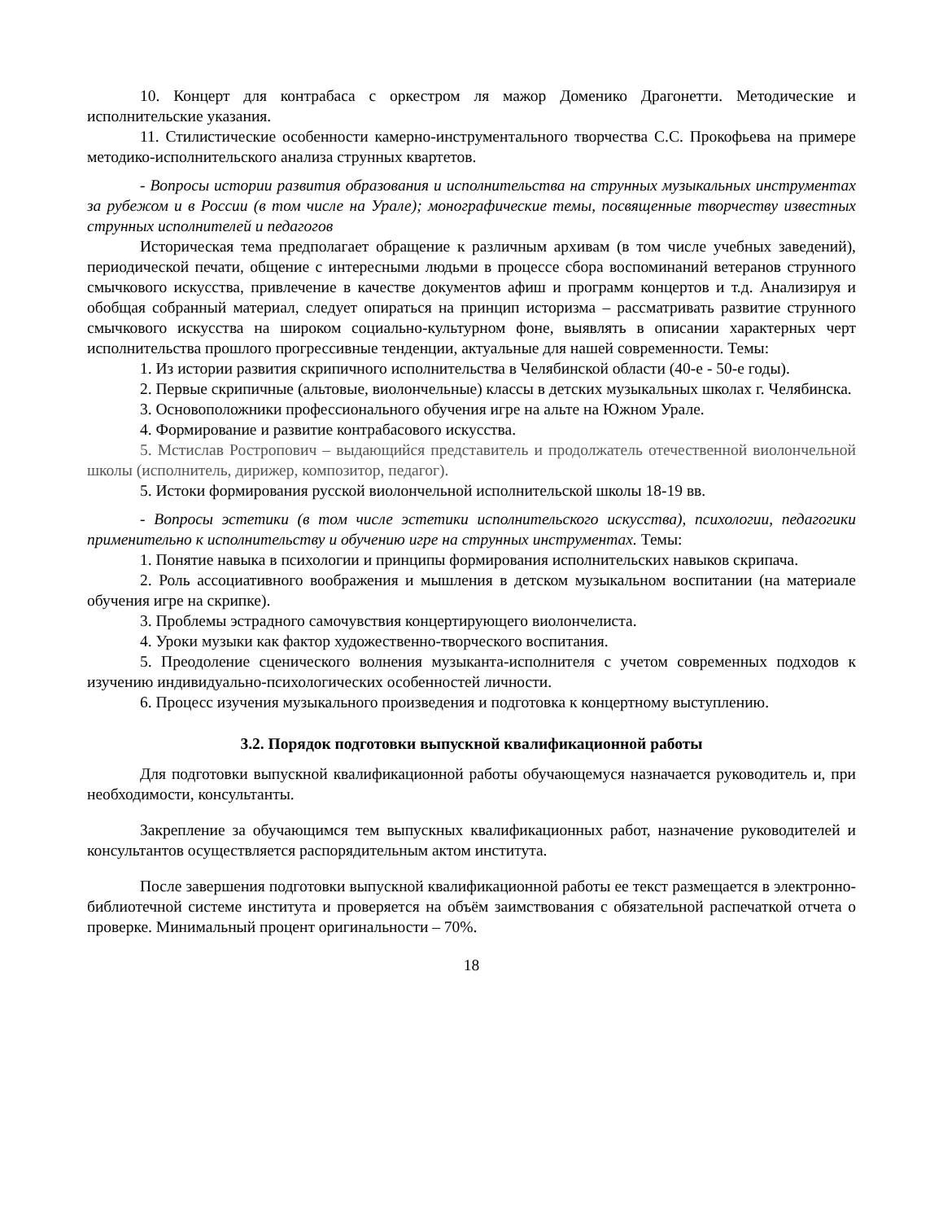10. Концерт для контрабаса с оркестром ля мажор Доменико Драгонетти. Методические и исполнительские указания.
11. Стилистические особенности камерно-инструментального творчества С.С. Прокофьева на примере методико-исполнительского анализа струнных квартетов.
- Вопросы истории развития образования и исполнительства на струнных музыкальных инструментах за рубежом и в России (в том числе на Урале); монографические темы, посвященные творчеству известных струнных исполнителей и педагогов
Историческая тема предполагает обращение к различным архивам (в том числе учебных заведений), периодической печати, общение с интересными людьми в процессе сбора воспоминаний ветеранов струнного смычкового искусства, привлечение в качестве документов афиш и программ концертов и т.д. Анализируя и обобщая собранный материал, следует опираться на принцип историзма – рассматривать развитие струнного смычкового искусства на широком социально-культурном фоне, выявлять в описании характерных черт исполнительства прошлого прогрессивные тенденции, актуальные для нашей современности. Темы:
1. Из истории развития скрипичного исполнительства в Челябинской области (40-е - 50-е годы).
2. Первые скрипичные (альтовые, виолончельные) классы в детских музыкальных школах г. Челябинска.
3. Основоположники профессионального обучения игре на альте на Южном Урале.
4. Формирование и развитие контрабасового искусства.
5. Мстислав Ростропович – выдающийся представитель и продолжатель отечественной виолончельной школы (исполнитель, дирижер, композитор, педагог).
5. Истоки формирования русской виолончельной исполнительской школы 18-19 вв.
- Вопросы эстетики (в том числе эстетики исполнительского искусства), психологии, педагогики применительно к исполнительству и обучению игре на струнных инструментах. Темы:
1. Понятие навыка в психологии и принципы формирования исполнительских навыков скрипача.
2. Роль ассоциативного воображения и мышления в детском музыкальном воспитании (на материале обучения игре на скрипке).
3. Проблемы эстрадного самочувствия концертирующего виолончелиста.
4. Уроки музыки как фактор художественно-творческого воспитания.
5. Преодоление сценического волнения музыканта-исполнителя с учетом современных подходов к изучению индивидуально-психологических особенностей личности.
6. Процесс изучения музыкального произведения и подготовка к концертному выступлению.
3.2. Порядок подготовки выпускной квалификационной работы
Для подготовки выпускной квалификационной работы обучающемуся назначается руководитель и, при необходимости, консультанты.
Закрепление за обучающимся тем выпускных квалификационных работ, назначение руководителей и консультантов осуществляется распорядительным актом института.
После завершения подготовки выпускной квалификационной работы ее текст размещается в электронно-библиотечной системе института и проверяется на объём заимствования с обязательной распечаткой отчета о проверке. Минимальный процент оригинальности – 70%.
18